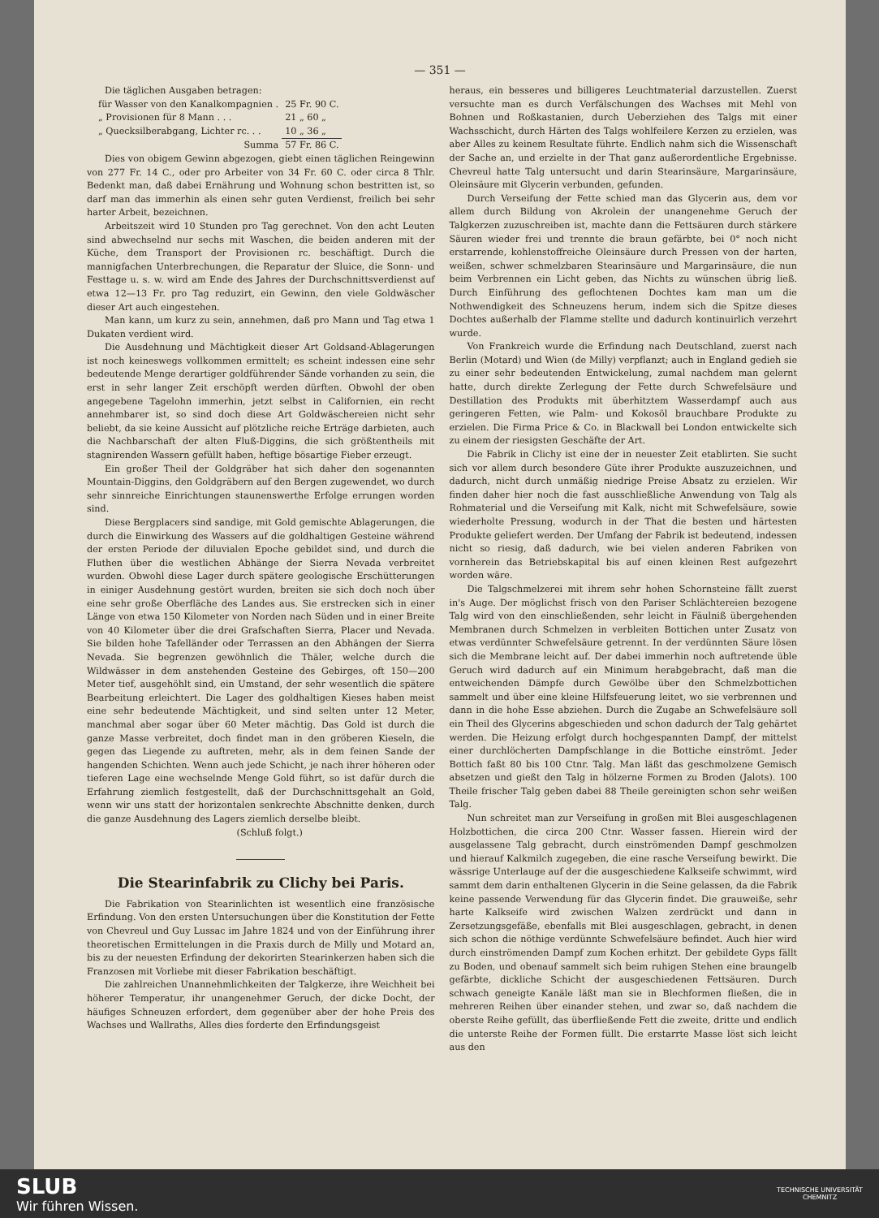— 351 —
Die täglichen Ausgaben betragen:
| für Wasser von den Kanalkompagnien . | 25 Fr. 90 C. |
| „ Provisionen für 8 Mann . . . | 21 „ 60 „ |
| „ Quecksilberabgang, Lichter rc. . . | 10 „ 36 „ |
| Summa | 57 Fr. 86 C. |
Dies von obigem Gewinn abgezogen, giebt einen täglichen Reingewinn von 277 Fr. 14 C., oder pro Arbeiter von 34 Fr. 60 C. oder circa 8 Thlr. Bedenkt man, daß dabei Ernährung und Wohnung schon bestritten ist, so darf man das immerhin als einen sehr guten Verdienst, freilich bei sehr harter Arbeit, bezeichnen.
Arbeitszeit wird 10 Stunden pro Tag gerechnet. Von den acht Leuten sind abwechselnd nur sechs mit Waschen, die beiden anderen mit der Küche, dem Transport der Provisionen rc. beschäftigt. Durch die mannigfachen Unterbrechungen, die Reparatur der Sluice, die Sonn- und Festtage u. s. w. wird am Ende des Jahres der Durchschnittsverdienst auf etwa 12—13 Fr. pro Tag reduzirt, ein Gewinn, den viele Goldwäscher dieser Art auch eingestehen.
Man kann, um kurz zu sein, annehmen, daß pro Mann und Tag etwa 1 Dukaten verdient wird.
Die Ausdehnung und Mächtigkeit dieser Art Goldsand-Ablagerungen ist noch keineswegs vollkommen ermittelt; es scheint indessen eine sehr bedeutende Menge derartiger goldführender Sände vorhanden zu sein, die erst in sehr langer Zeit erschöpft werden dürften. Obwohl der oben angegebene Tagelohn immerhin, jetzt selbst in Californien, ein recht annehmbarer ist, so sind doch diese Art Goldwäschereien nicht sehr beliebt, da sie keine Aussicht auf plötzliche reiche Erträge darbieten, auch die Nachbarschaft der alten Fluß-Diggins, die sich größtentheils mit stagnirenden Wassern gefüllt haben, heftige bösartige Fieber erzeugt.
Ein großer Theil der Goldgräber hat sich daher den sogenannten Mountain-Diggins, den Goldgräbern auf den Bergen zugewendet, wo durch sehr sinnreiche Einrichtungen staunenswerthe Erfolge errungen worden sind.
Diese Bergplacers sind sandige, mit Gold gemischte Ablagerungen, die durch die Einwirkung des Wassers auf die goldhaltigen Gesteine während der ersten Periode der diluvialen Epoche gebildet sind, und durch die Fluthen über die westlichen Abhänge der Sierra Nevada verbreitet wurden. Obwohl diese Lager durch spätere geologische Erschütterungen in einiger Ausdehnung gestört wurden, breiten sie sich doch noch über eine sehr große Oberfläche des Landes aus. Sie erstrecken sich in einer Länge von etwa 150 Kilometer von Norden nach Süden und in einer Breite von 40 Kilometer über die drei Grafschaften Sierra, Placer und Nevada. Sie bilden hohe Tafelländer oder Terrassen an den Abhängen der Sierra Nevada. Sie begrenzen gewöhnlich die Thäler, welche durch die Wildwässer in dem anstehenden Gesteine des Gebirges, oft 150—200 Meter tief, ausgehöhlt sind, ein Umstand, der sehr wesentlich die spätere Bearbeitung erleichtert. Die Lager des goldhaltigen Kieses haben meist eine sehr bedeutende Mächtigkeit, und sind selten unter 12 Meter, manchmal aber sogar über 60 Meter mächtig. Das Gold ist durch die ganze Masse verbreitet, doch findet man in den gröberen Kieseln, die gegen das Liegende zu auftreten, mehr, als in dem feinen Sande der hangenden Schichten. Wenn auch jede Schicht, je nach ihrer höheren oder tieferen Lage eine wechselnde Menge Gold führt, so ist dafür durch die Erfahrung ziemlich festgestellt, daß der Durchschnittsgehalt an Gold, wenn wir uns statt der horizontalen senkrechte Abschnitte denken, durch die ganze Ausdehnung des Lagers ziemlich derselbe bleibt.
(Schluß folgt.)
Die Stearinfabrik zu Clichy bei Paris.
Die Fabrikation von Stearinlichten ist wesentlich eine französische Erfindung. Von den ersten Untersuchungen über die Konstitution der Fette von Chevreul und Guy Lussac im Jahre 1824 und von der Einführung ihrer theoretischen Ermittelungen in die Praxis durch de Milly und Motard an, bis zu der neuesten Erfindung der dekorirten Stearinkerzen haben sich die Franzosen mit Vorliebe mit dieser Fabrikation beschäftigt.
Die zahlreichen Unannehmlichkeiten der Talgkerze, ihre Weichheit bei höherer Temperatur, ihr unangenehmer Geruch, der dicke Docht, der häufiges Schneuzen erfordert, dem gegenüber aber der hohe Preis des Wachses und Wallraths, Alles dies forderte den Erfindungsgeist
heraus, ein besseres und billigeres Leuchtmaterial darzustellen. Zuerst versuchte man es durch Verfälschungen des Wachses mit Mehl von Bohnen und Roßkastanien, durch Ueberziehen des Talgs mit einer Wachsschicht, durch Härten des Talgs wohlfeilere Kerzen zu erzielen, was aber Alles zu keinem Resultate führte. Endlich nahm sich die Wissenschaft der Sache an, und erzielte in der That ganz außerordentliche Ergebnisse. Chevreul hatte Talg untersucht und darin Stearinsäure, Margarinsäure, Oleinsäure mit Glycerin verbunden, gefunden.
Durch Verseifung der Fette schied man das Glycerin aus, dem vor allem durch Bildung von Akrolein der unangenehme Geruch der Talgkerzen zuzuschreiben ist, machte dann die Fettsäuren durch stärkere Säuren wieder frei und trennte die braun gefärbte, bei 0° noch nicht erstarrende, kohlenstoffreiche Oleinsäure durch Pressen von der harten, weißen, schwer schmelzbaren Stearinsäure und Margarinsäure, die nun beim Verbrennen ein Licht geben, das Nichts zu wünschen übrig ließ. Durch Einführung des geflochtenen Dochtes kam man um die Nothwendigkeit des Schneuzens herum, indem sich die Spitze dieses Dochtes außerhalb der Flamme stellte und dadurch kontinuirlich verzehrt wurde.
Von Frankreich wurde die Erfindung nach Deutschland, zuerst nach Berlin (Motard) und Wien (de Milly) verpflanzt; auch in England gedieh sie zu einer sehr bedeutenden Entwickelung, zumal nachdem man gelernt hatte, durch direkte Zerlegung der Fette durch Schwefelsäure und Destillation des Produkts mit überhitztem Wasserdampf auch aus geringeren Fetten, wie Palm- und Kokosöl brauchbare Produkte zu erzielen. Die Firma Price & Co. in Blackwall bei London entwickelte sich zu einem der riesigsten Geschäfte der Art.
Die Fabrik in Clichy ist eine der in neuester Zeit etablirten. Sie sucht sich vor allem durch besondere Güte ihrer Produkte auszuzeichnen, und dadurch, nicht durch unmäßig niedrige Preise Absatz zu erzielen. Wir finden daher hier noch die fast ausschließliche Anwendung von Talg als Rohmaterial und die Verseifung mit Kalk, nicht mit Schwefelsäure, sowie wiederholte Pressung, wodurch in der That die besten und härtesten Produkte geliefert werden. Der Umfang der Fabrik ist bedeutend, indessen nicht so riesig, daß dadurch, wie bei vielen anderen Fabriken von vornherein das Betriebskapital bis auf einen kleinen Rest aufgezehrt worden wäre.
Die Talgschmelzerei mit ihrem sehr hohen Schornsteine fällt zuerst in's Auge. Der möglichst frisch von den Pariser Schlächtereien bezogene Talg wird von den einschließenden, sehr leicht in Fäulniß übergehenden Membranen durch Schmelzen in verbleiten Bottichen unter Zusatz von etwas verdünnter Schwefelsäure getrennt. In der verdünnten Säure lösen sich die Membrane leicht auf. Der dabei immerhin noch auftretende üble Geruch wird dadurch auf ein Minimum herabgebracht, daß man die entweichenden Dämpfe durch Gewölbe über den Schmelzbottichen sammelt und über eine kleine Hilfsfeuerung leitet, wo sie verbrennen und dann in die hohe Esse abziehen. Durch die Zugabe an Schwefelsäure soll ein Theil des Glycerins abgeschieden und schon dadurch der Talg gehärtet werden. Die Heizung erfolgt durch hochgespannten Dampf, der mittelst einer durchlöcherten Dampfschlange in die Bottiche einströmt. Jeder Bottich faßt 80 bis 100 Ctnr. Talg. Man läßt das geschmolzene Gemisch absetzen und gießt den Talg in hölzerne Formen zu Broden (Jalots). 100 Theile frischer Talg geben dabei 88 Theile gereinigten schon sehr weißen Talg.
Nun schreitet man zur Verseifung in großen mit Blei ausgeschlagenen Holzbottichen, die circa 200 Ctnr. Wasser fassen. Hierein wird der ausgelassene Talg gebracht, durch einströmenden Dampf geschmolzen und hierauf Kalkmilch zugegeben, die eine rasche Verseifung bewirkt. Die wässrige Unterlauge auf der die ausgeschiedene Kalkseife schwimmt, wird sammt dem darin enthaltenen Glycerin in die Seine gelassen, da die Fabrik keine passende Verwendung für das Glycerin findet. Die grauweiße, sehr harte Kalkseife wird zwischen Walzen zerdrückt und dann in Zersetzungsgefäße, ebenfalls mit Blei ausgeschlagen, gebracht, in denen sich schon die nöthige verdünnte Schwefelsäure befindet. Auch hier wird durch einströmenden Dampf zum Kochen erhitzt. Der gebildete Gyps fällt zu Boden, und obenauf sammelt sich beim ruhigen Stehen eine braungelb gefärbte, dickliche Schicht der ausgeschiedenen Fettsäuren. Durch schwach geneigte Kanäle läßt man sie in Blechformen fließen, die in mehreren Reihen über einander stehen, und zwar so, daß nachdem die oberste Reihe gefüllt, das überfließende Fett die zweite, dritte und endlich die unterste Reihe der Formen füllt. Die erstarrte Masse löst sich leicht aus den
SLUB
Wir führen Wissen.
TECHNISCHE UNIVERSITÄT
CHEMNITZ